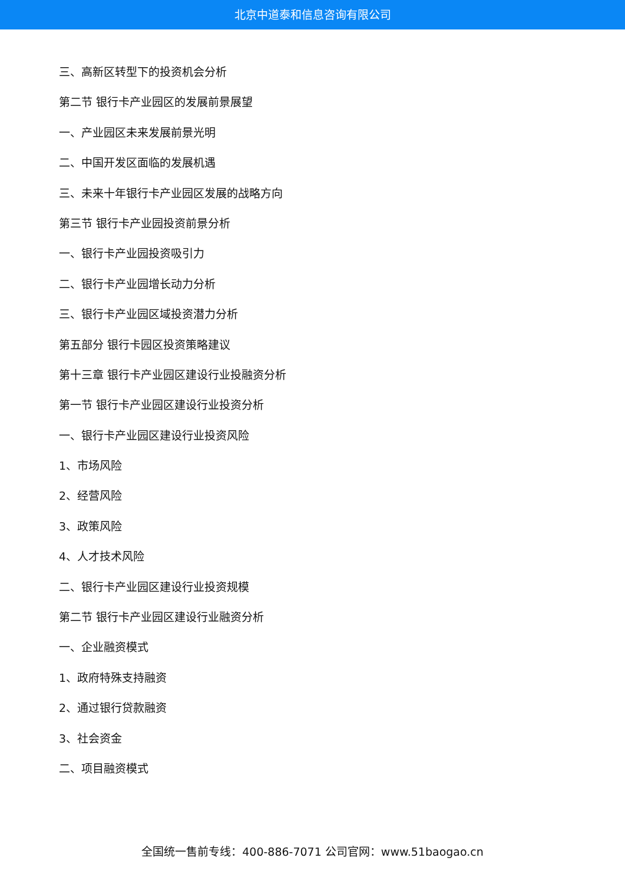北京中道泰和信息咨询有限公司
三、高新区转型下的投资机会分析
第二节 银行卡产业园区的发展前景展望
一、产业园区未来发展前景光明
二、中国开发区面临的发展机遇
三、未来十年银行卡产业园区发展的战略方向
第三节 银行卡产业园投资前景分析
一、银行卡产业园投资吸引力
二、银行卡产业园增长动力分析
三、银行卡产业园区域投资潜力分析
第五部分 银行卡园区投资策略建议
第十三章 银行卡产业园区建设行业投融资分析
第一节 银行卡产业园区建设行业投资分析
一、银行卡产业园区建设行业投资风险
1、市场风险
2、经营风险
3、政策风险
4、人才技术风险
二、银行卡产业园区建设行业投资规模
第二节 银行卡产业园区建设行业融资分析
一、企业融资模式
1、政府特殊支持融资
2、通过银行贷款融资
3、社会资金
二、项目融资模式
全国统一售前专线：400-886-7071 公司官网：www.51baogao.cn